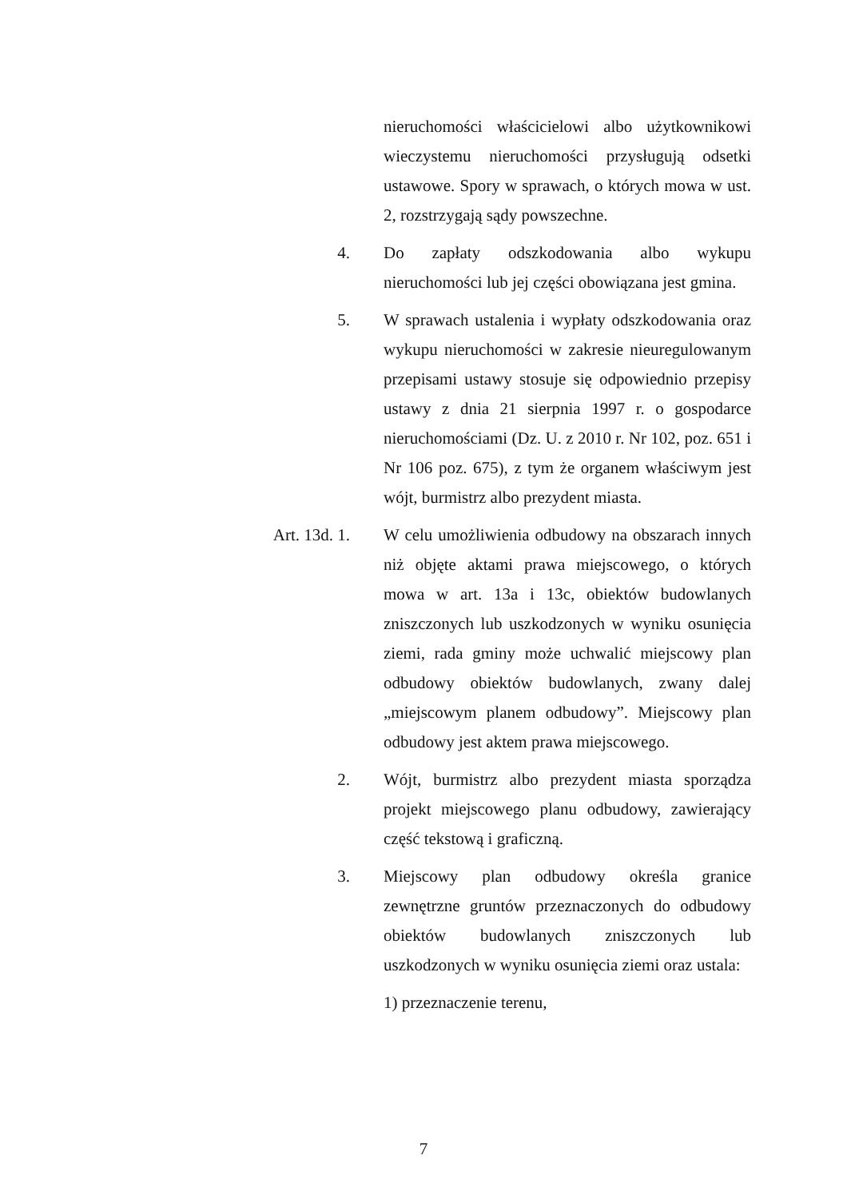nieruchomości właścicielowi albo użytkownikowi wieczystemu nieruchomości przysługują odsetki ustawowe. Spory w sprawach, o których mowa w ust. 2, rozstrzygają sądy powszechne.
4. Do zapłaty odszkodowania albo wykupu nieruchomości lub jej części obowiązana jest gmina.
5. W sprawach ustalenia i wypłaty odszkodowania oraz wykupu nieruchomości w zakresie nieuregulowanym przepisami ustawy stosuje się odpowiednio przepisy ustawy z dnia 21 sierpnia 1997 r. o gospodarce nieruchomościami (Dz. U. z 2010 r. Nr 102, poz. 651 i Nr 106 poz. 675), z tym że organem właściwym jest wójt, burmistrz albo prezydent miasta.
Art. 13d. 1. W celu umożliwienia odbudowy na obszarach innych niż objęte aktami prawa miejscowego, o których mowa w art. 13a i 13c, obiektów budowlanych zniszczonych lub uszkodzonych w wyniku osunięcia ziemi, rada gminy może uchwalić miejscowy plan odbudowy obiektów budowlanych, zwany dalej „miejscowym planem odbudowy”. Miejscowy plan odbudowy jest aktem prawa miejscowego.
2. Wójt, burmistrz albo prezydent miasta sporządza projekt miejscowego planu odbudowy, zawierający część tekstową i graficzną.
3. Miejscowy plan odbudowy określa granice zewnętrzne gruntów przeznaczonych do odbudowy obiektów budowlanych zniszczonych lub uszkodzonych w wyniku osunięcia ziemi oraz ustala:
1) przeznaczenie terenu,
7